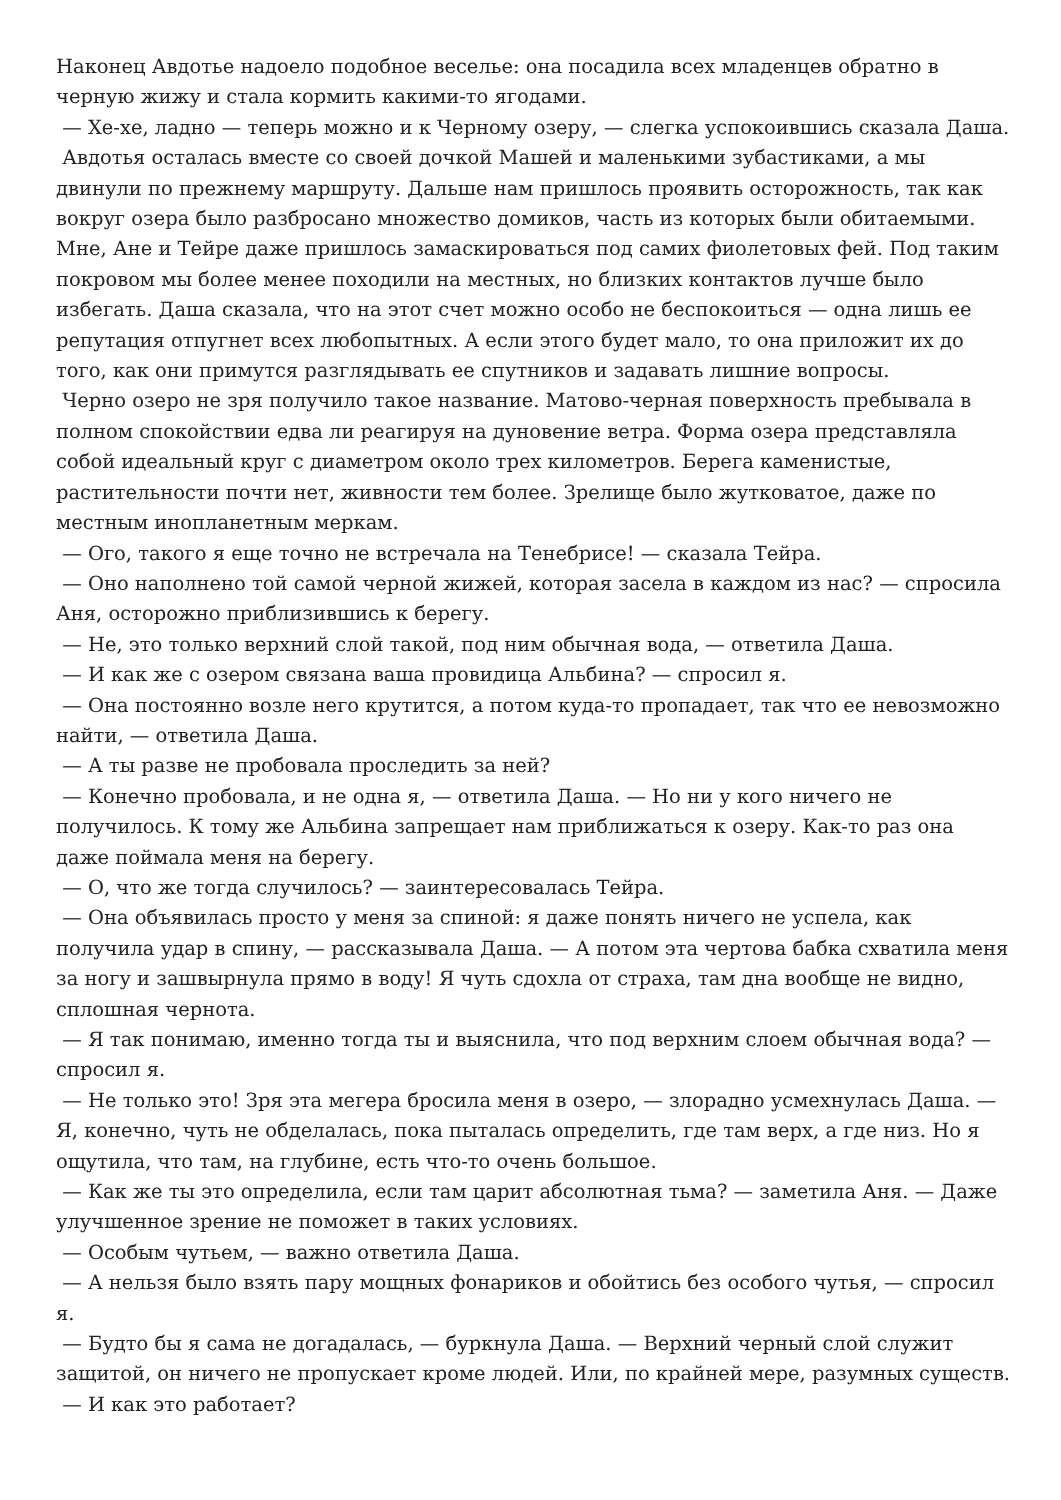Наконец Авдотье надоело подобное веселье: она посадила всех младенцев обратно в черную жижу и стала кормить какими-то ягодами.
— Хе-хе, ладно — теперь можно и к Черному озеру, — слегка успокоившись сказала Даша.
Авдотья осталась вместе со своей дочкой Машей и маленькими зубастиками, а мы двинули по прежнему маршруту. Дальше нам пришлось проявить осторожность, так как вокруг озера было разбросано множество домиков, часть из которых были обитаемыми. Мне, Ане и Тейре даже пришлось замаскироваться под самих фиолетовых фей. Под таким покровом мы более менее походили на местных, но близких контактов лучше было избегать. Даша сказала, что на этот счет можно особо не беспокоиться — одна лишь ее репутация отпугнет всех любопытных. А если этого будет мало, то она приложит их до того, как они примутся разглядывать ее спутников и задавать лишние вопросы.
Черно озеро не зря получило такое название. Матово-черная поверхность пребывала в полном спокойствии едва ли реагируя на дуновение ветра. Форма озера представляла собой идеальный круг с диаметром около трех километров. Берега каменистые, растительности почти нет, живности тем более. Зрелище было жутковатое, даже по местным инопланетным меркам.
— Ого, такого я еще точно не встречала на Тенебрисе! — сказала Тейра.
— Оно наполнено той самой черной жижей, которая засела в каждом из нас? — спросила Аня, осторожно приблизившись к берегу.
— Не, это только верхний слой такой, под ним обычная вода, — ответила Даша.
— И как же с озером связана ваша провидица Альбина? — спросил я.
— Она постоянно возле него крутится, а потом куда-то пропадает, так что ее невозможно найти, — ответила Даша.
— А ты разве не пробовала проследить за ней?
— Конечно пробовала, и не одна я, — ответила Даша. — Но ни у кого ничего не получилось. К тому же Альбина запрещает нам приближаться к озеру. Как-то раз она даже поймала меня на берегу.
— О, что же тогда случилось? — заинтересовалась Тейра.
— Она объявилась просто у меня за спиной: я даже понять ничего не успела, как получила удар в спину, — рассказывала Даша. — А потом эта чертова бабка схватила меня за ногу и зашвырнула прямо в воду! Я чуть сдохла от страха, там дна вообще не видно, сплошная чернота.
— Я так понимаю, именно тогда ты и выяснила, что под верхним слоем обычная вода? — спросил я.
— Не только это! Зря эта мегера бросила меня в озеро, — злорадно усмехнулась Даша. — Я, конечно, чуть не обделалась, пока пыталась определить, где там верх, а где низ. Но я ощутила, что там, на глубине, есть что-то очень большое.
— Как же ты это определила, если там царит абсолютная тьма? — заметила Аня. — Даже улучшенное зрение не поможет в таких условиях.
— Особым чутьем, — важно ответила Даша.
— А нельзя было взять пару мощных фонариков и обойтись без особого чутья, — спросил я.
— Будто бы я сама не догадалась, — буркнула Даша. — Верхний черный слой служит защитой, он ничего не пропускает кроме людей. Или, по крайней мере, разумных существ.
— И как это работает?